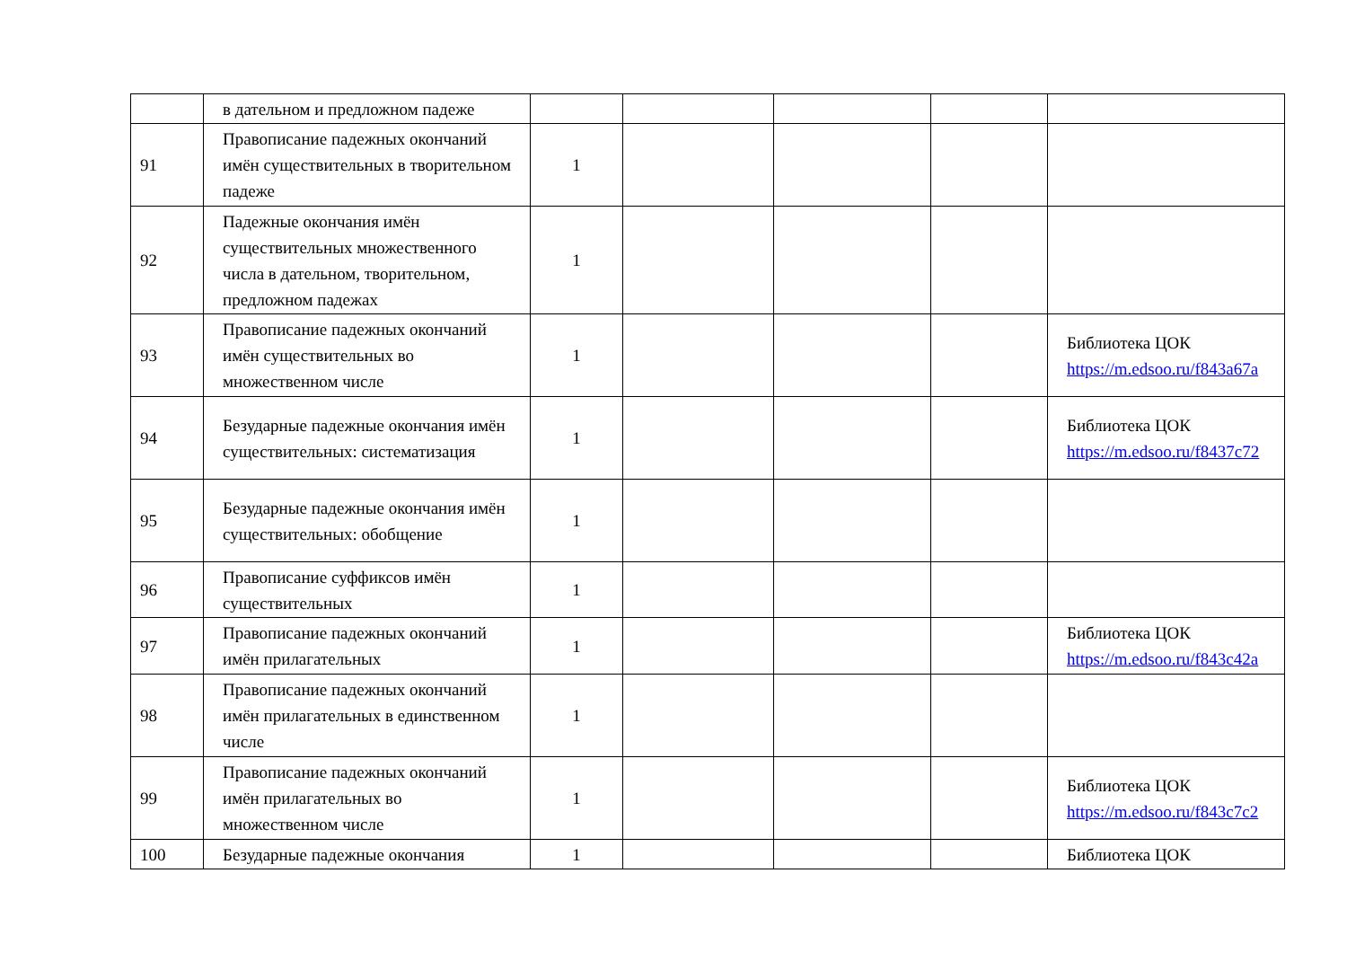| | в дательном и предложном падеже | | | | | |
| 91 | Правописание падежных окончаний имён существительных в творительном падеже | 1 | | | | |
| 92 | Падежные окончания имён существительных множественного числа в дательном, творительном, предложном падежах | 1 | | | | |
| 93 | Правописание падежных окончаний имён существительных во множественном числе | 1 | | | | Библиотека ЦОК https://m.edsoo.ru/f843a67a |
| 94 | Безударные падежные окончания имён существительных: систематизация | 1 | | | | Библиотека ЦОК https://m.edsoo.ru/f8437c72 |
| 95 | Безударные падежные окончания имён существительных: обобщение | 1 | | | | |
| 96 | Правописание суффиксов имён существительных | 1 | | | | |
| 97 | Правописание падежных окончаний имён прилагательных | 1 | | | | Библиотека ЦОК https://m.edsoo.ru/f843c42a |
| 98 | Правописание падежных окончаний имён прилагательных в единственном числе | 1 | | | | |
| 99 | Правописание падежных окончаний имён прилагательных во множественном числе | 1 | | | | Библиотека ЦОК https://m.edsoo.ru/f843c7c2 |
| 100 | Безударные падежные окончания | 1 | | | | Библиотека ЦОК |